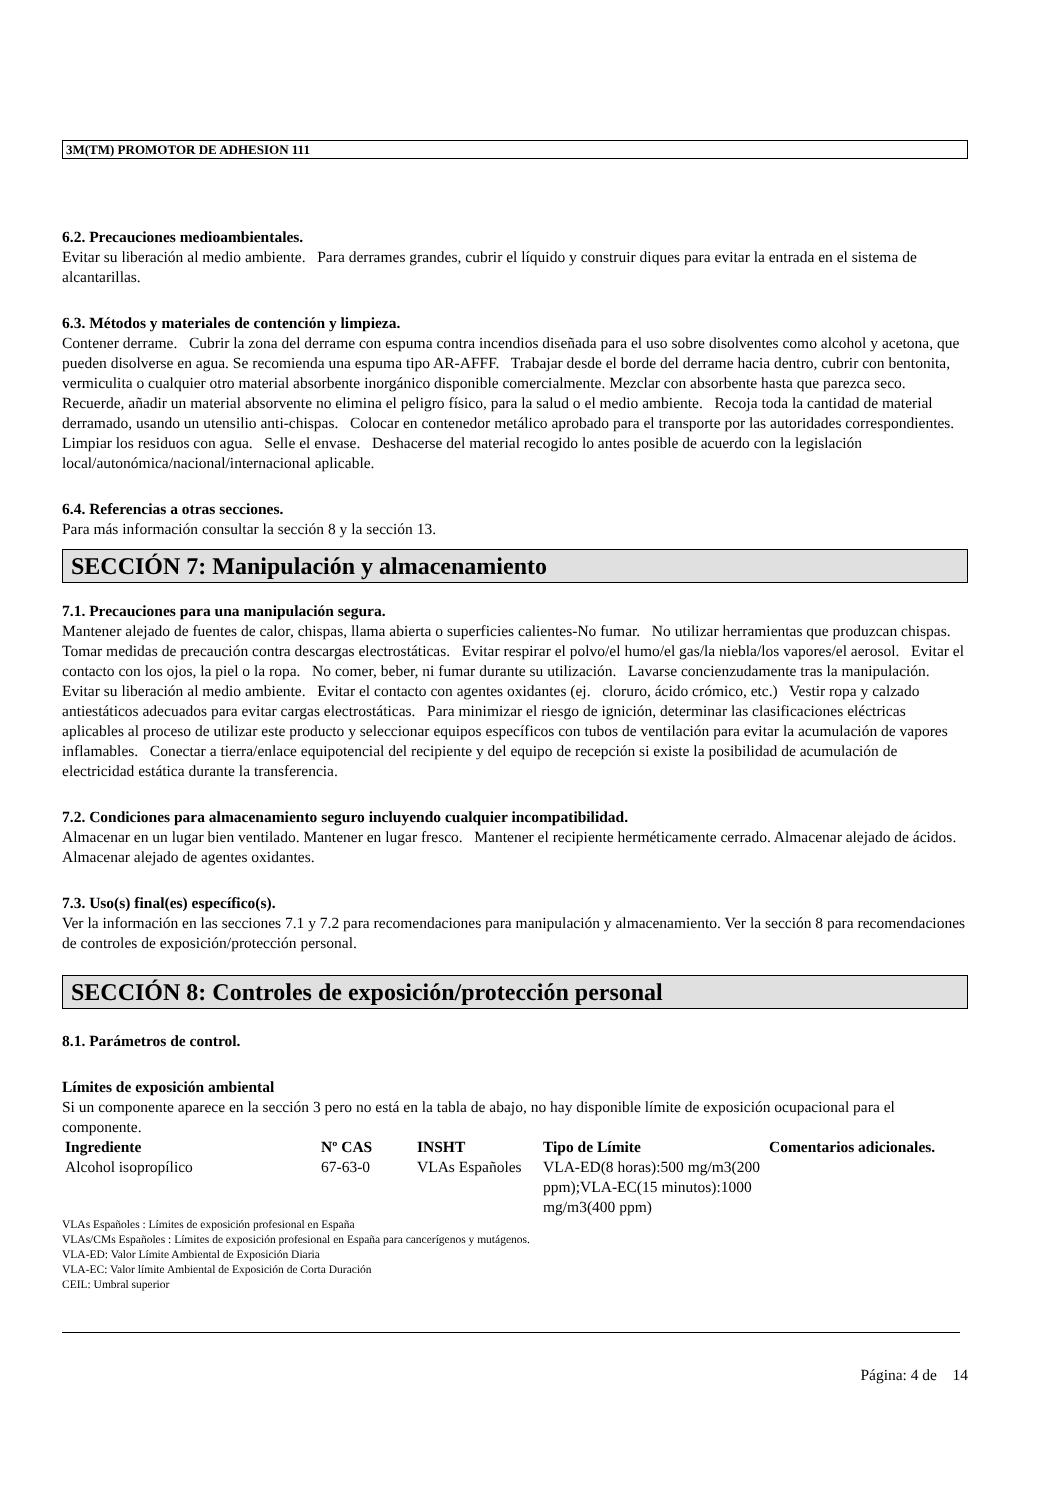3M(TM) PROMOTOR DE ADHESION 111
6.2. Precauciones medioambientales.
Evitar su liberación al medio ambiente. Para derrames grandes, cubrir el líquido y construir diques para evitar la entrada en el sistema de alcantarillas.
6.3. Métodos y materiales de contención y limpieza.
Contener derrame. Cubrir la zona del derrame con espuma contra incendios diseñada para el uso sobre disolventes como alcohol y acetona, que pueden disolverse en agua. Se recomienda una espuma tipo AR-AFFF. Trabajar desde el borde del derrame hacia dentro, cubrir con bentonita, vermiculita o cualquier otro material absorbente inorgánico disponible comercialmente. Mezclar con absorbente hasta que parezca seco. Recuerde, añadir un material absorvente no elimina el peligro físico, para la salud o el medio ambiente. Recoja toda la cantidad de material derramado, usando un utensilio anti-chispas. Colocar en contenedor metálico aprobado para el transporte por las autoridades correspondientes. Limpiar los residuos con agua. Selle el envase. Deshacerse del material recogido lo antes posible de acuerdo con la legislación local/autonómica/nacional/internacional aplicable.
6.4. Referencias a otras secciones.
Para más información consultar la sección 8 y la sección 13.
SECCIÓN 7: Manipulación y almacenamiento
7.1. Precauciones para una manipulación segura.
Mantener alejado de fuentes de calor, chispas, llama abierta o superficies calientes-No fumar. No utilizar herramientas que produzcan chispas. Tomar medidas de precaución contra descargas electrostáticas. Evitar respirar el polvo/el humo/el gas/la niebla/los vapores/el aerosol. Evitar el contacto con los ojos, la piel o la ropa. No comer, beber, ni fumar durante su utilización. Lavarse concienzudamente tras la manipulación. Evitar su liberación al medio ambiente. Evitar el contacto con agentes oxidantes (ej. cloruro, ácido crómico, etc.) Vestir ropa y calzado antiestáticos adecuados para evitar cargas electrostáticas. Para minimizar el riesgo de ignición, determinar las clasificaciones eléctricas aplicables al proceso de utilizar este producto y seleccionar equipos específicos con tubos de ventilación para evitar la acumulación de vapores inflamables. Conectar a tierra/enlace equipotencial del recipiente y del equipo de recepción si existe la posibilidad de acumulación de electricidad estática durante la transferencia.
7.2. Condiciones para almacenamiento seguro incluyendo cualquier incompatibilidad.
Almacenar en un lugar bien ventilado. Mantener en lugar fresco. Mantener el recipiente herméticamente cerrado. Almacenar alejado de ácidos. Almacenar alejado de agentes oxidantes.
7.3. Uso(s) final(es) específico(s).
Ver la información en las secciones 7.1 y 7.2 para recomendaciones para manipulación y almacenamiento. Ver la sección 8 para recomendaciones de controles de exposición/protección personal.
SECCIÓN 8: Controles de exposición/protección personal
8.1. Parámetros de control.
Límites de exposición ambiental
Si un componente aparece en la sección 3 pero no está en la tabla de abajo, no hay disponible límite de exposición ocupacional para el componente.
| Ingrediente | Nº CAS | INSHT | Tipo de Límite | Comentarios adicionales. |
| --- | --- | --- | --- | --- |
| Alcohol isopropílico | 67-63-0 | VLAs Españoles | VLA-ED(8 horas):500 mg/m3(200 ppm);VLA-EC(15 minutos):1000 mg/m3(400 ppm) | |
VLAs Españoles : Límites de exposición profesional en España
VLAs/CMs Españoles : Límites de exposición profesional en España para cancerígenos y mutágenos.
VLA-ED: Valor Límite Ambiental de Exposición Diaria
VLA-EC: Valor límite Ambiental de Exposición de Corta Duración
CEIL: Umbral superior
Página: 4 de 14